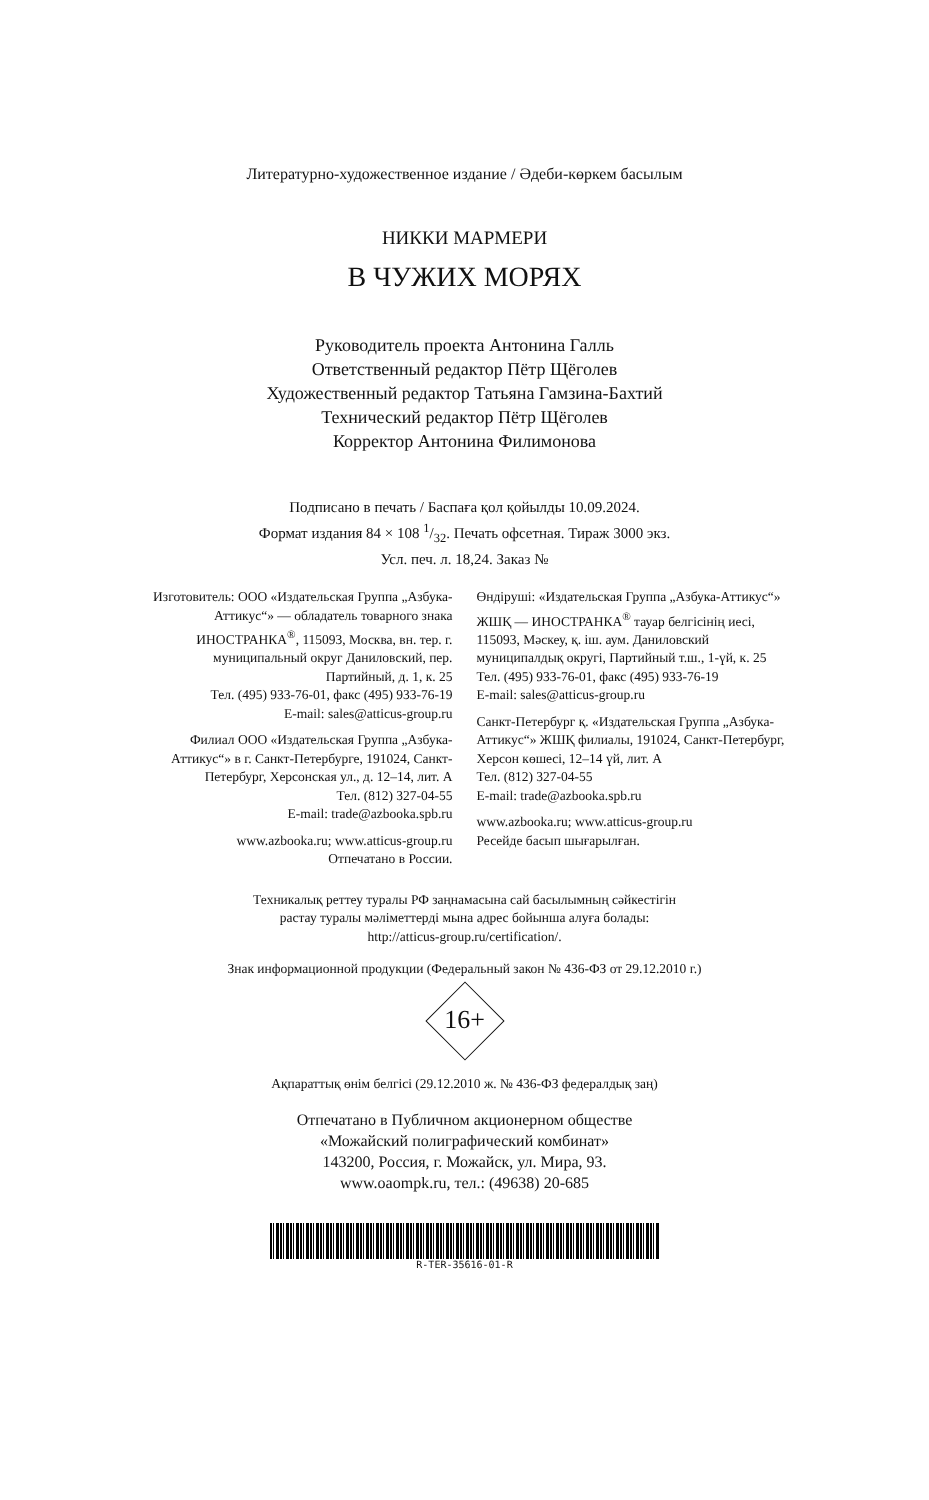Литературно-художественное издание / Әдеби-көркем басылым
НИККИ МАРМЕРИ
В ЧУЖИХ МОРЯХ
Руководитель проекта Антонина Галль
Ответственный редактор Пётр Щёголев
Художественный редактор Татьяна Гамзина-Бахтий
Технический редактор Пётр Щёголев
Корректор Антонина Филимонова
Подписано в печать / Баспаға қол қойылды 10.09.2024.
Формат издания 84 × 108 1/32. Печать офсетная. Тираж 3000 экз.
Усл. печ. л. 18,24. Заказ №
Изготовитель: ООО «Издательская Группа „Азбука-Аттикус“» — обладатель товарного знака ИНОСТРАНКА<sup>®</sup>, 115093, Москва, вн. тер. г. муниципальный округ Даниловский, пер. Партийный, д. 1, к. 25
Тел. (495) 933-76-01, факс (495) 933-76-19
E-mail: sales@atticus-group.ru
Филиал ООО «Издательская Группа „Азбука-Аттикус“» в г. Санкт-Петербурге, 191024, Санкт-Петербург, Херсонская ул., д. 12–14, лит. А
Тел. (812) 327-04-55
E-mail: trade@azbooka.spb.ru
www.azbooka.ru; www.atticus-group.ru
Отпечатано в России.
Өндіруші: «Издательская Группа „Азбука-Аттикус“» ЖШҚ — ИНОСТРАНКА<sup>®</sup> тауар белгісінің иесі, 115093, Мәскеу, қ. іш. аум. Даниловский муниципалдық округі, Партийный т.ш., 1-үй, к. 25
Тел. (495) 933-76-01, факс (495) 933-76-19
E-mail: sales@atticus-group.ru
Санкт-Петербург қ. «Издательская Группа „Азбука-Аттикус“» ЖШҚ филиалы, 191024, Санкт-Петербург, Херсон көшесі, 12–14 үй, лит. А
Тел. (812) 327-04-55
E-mail: trade@azbooka.spb.ru
www.azbooka.ru; www.atticus-group.ru
Ресейде басып шығарылған.
Техникалық реттеу туралы РФ заңнамасына сай басылымның сәйкестігін
растау туралы мәліметтерді мына адрес бойынша алуға болады:
http://atticus-group.ru/certification/.
Знак информационной продукции (Федеральный закон № 436-ФЗ от 29.12.2010 г.)
16+
Ақпараттық өнім белгісі (29.12.2010 ж. № 436-ФЗ федералдық заң)
Отпечатано в Публичном акционерном обществе
«Можайский полиграфический комбинат»
143200, Россия, г. Можайск, ул. Мира, 93.
www.oaompk.ru, тел.: (49638) 20-685
R-TER-35616-01-R